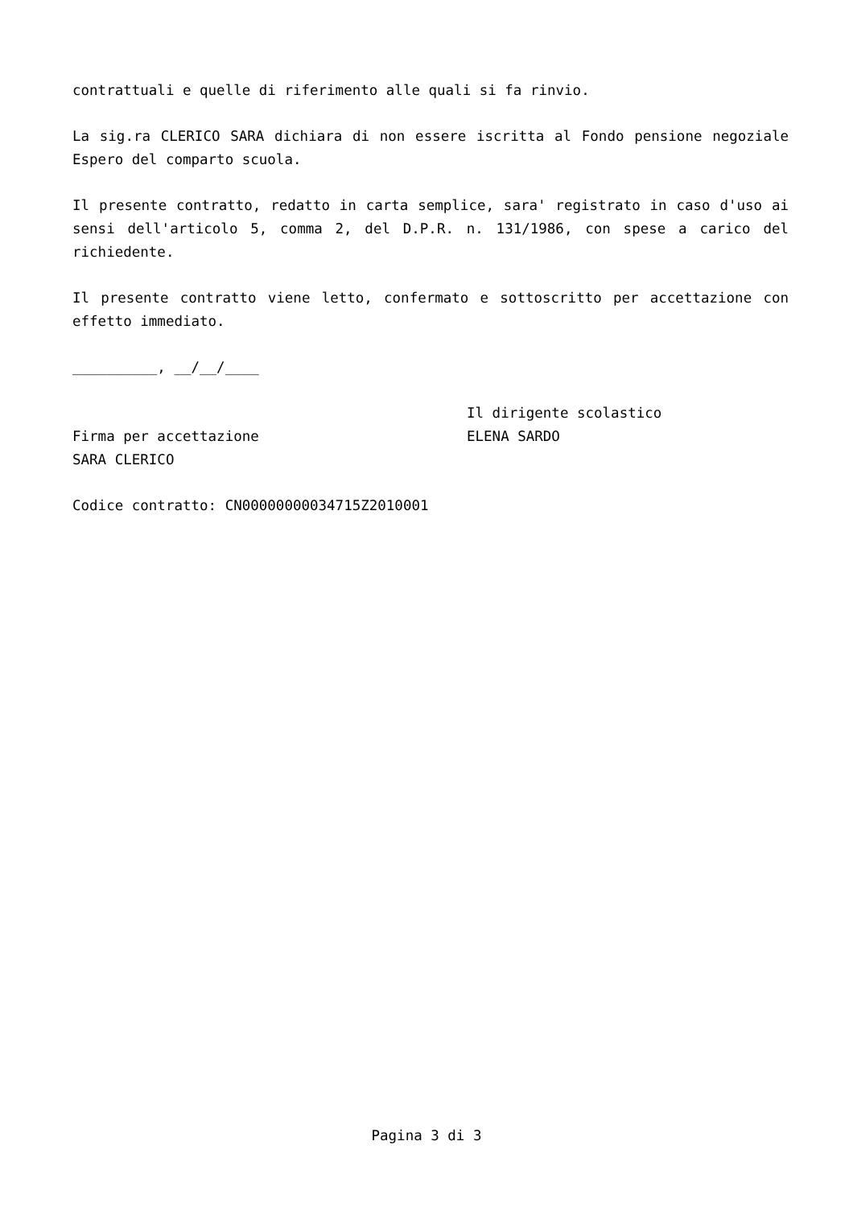contrattuali e quelle di riferimento alle quali si fa rinvio.
La sig.ra CLERICO SARA dichiara di non essere iscritta al Fondo pensione negoziale Espero del comparto scuola.
Il presente contratto, redatto in carta semplice, sara' registrato in caso d'uso ai sensi dell'articolo 5, comma 2, del D.P.R. n. 131/1986, con spese a carico del richiedente.
Il presente contratto viene letto, confermato e sottoscritto per accettazione con effetto immediato.
__________, __/__/____
Firma per accettazione
SARA CLERICO
Il dirigente scolastico
ELENA SARDO
Codice contratto: CN00000000034715Z2010001
Pagina 3 di 3